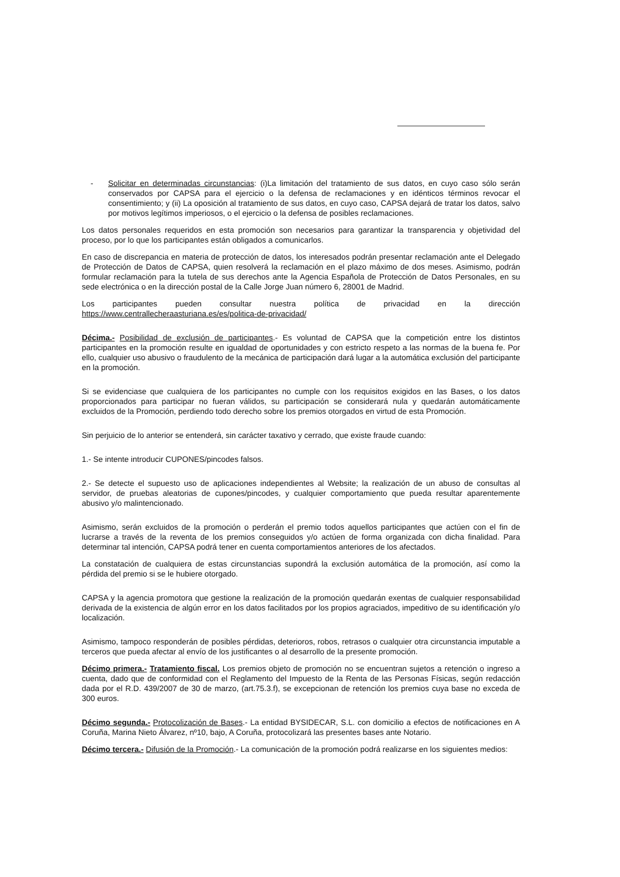- Solicitar en determinadas circunstancias: (i)La limitación del tratamiento de sus datos, en cuyo caso sólo serán conservados por CAPSA para el ejercicio o la defensa de reclamaciones y en idénticos términos revocar el consentimiento; y (ii) La oposición al tratamiento de sus datos, en cuyo caso, CAPSA dejará de tratar los datos, salvo por motivos legítimos imperiosos, o el ejercicio o la defensa de posibles reclamaciones.
Los datos personales requeridos en esta promoción son necesarios para garantizar la transparencia y objetividad del proceso, por lo que los participantes están obligados a comunicarlos.
En caso de discrepancia en materia de protección de datos, los interesados podrán presentar reclamación ante el Delegado de Protección de Datos de CAPSA, quien resolverá la reclamación en el plazo máximo de dos meses. Asimismo, podrán formular reclamación para la tutela de sus derechos ante la Agencia Española de Protección de Datos Personales, en su sede electrónica o en la dirección postal de la Calle Jorge Juan número 6, 28001 de Madrid.
Los participantes pueden consultar nuestra política de privacidad en la dirección https://www.centrallecheraasturiana.es/es/politica-de-privacidad/
Décima.- Posibilidad de exclusión de participantes.- Es voluntad de CAPSA que la competición entre los distintos participantes en la promoción resulte en igualdad de oportunidades y con estricto respeto a las normas de la buena fe. Por ello, cualquier uso abusivo o fraudulento de la mecánica de participación dará lugar a la automática exclusión del participante en la promoción.
Si se evidenciase que cualquiera de los participantes no cumple con los requisitos exigidos en las Bases, o los datos proporcionados para participar no fueran válidos, su participación se considerará nula y quedarán automáticamente excluidos de la Promoción, perdiendo todo derecho sobre los premios otorgados en virtud de esta Promoción.
Sin perjuicio de lo anterior se entenderá, sin carácter taxativo y cerrado, que existe fraude cuando:
1.- Se intente introducir CUPONES/pincodes falsos.
2.- Se detecte el supuesto uso de aplicaciones independientes al Website; la realización de un abuso de consultas al servidor, de pruebas aleatorias de cupones/pincodes, y cualquier comportamiento que pueda resultar aparentemente abusivo y/o malintencionado.
Asimismo, serán excluidos de la promoción o perderán el premio todos aquellos participantes que actúen con el fin de lucrarse a través de la reventa de los premios conseguidos y/o actúen de forma organizada con dicha finalidad. Para determinar tal intención, CAPSA podrá tener en cuenta comportamientos anteriores de los afectados.
La constatación de cualquiera de estas circunstancias supondrá la exclusión automática de la promoción, así como la pérdida del premio si se le hubiere otorgado.
CAPSA y la agencia promotora que gestione la realización de la promoción quedarán exentas de cualquier responsabilidad derivada de la existencia de algún error en los datos facilitados por los propios agraciados, impeditivo de su identificación y/o localización.
Asimismo, tampoco responderán de posibles pérdidas, deterioros, robos, retrasos o cualquier otra circunstancia imputable a terceros que pueda afectar al envío de los justificantes o al desarrollo de la presente promoción.
Décimo primera.- Tratamiento fiscal. Los premios objeto de promoción no se encuentran sujetos a retención o ingreso a cuenta, dado que de conformidad con el Reglamento del Impuesto de la Renta de las Personas Físicas, según redacción dada por el R.D. 439/2007 de 30 de marzo, (art.75.3.f), se excepcionan de retención los premios cuya base no exceda de 300 euros.
Décimo segunda.- Protocolización de Bases.- La entidad BYSIDECAR, S.L. con domicilio a efectos de notificaciones en A Coruña, Marina Nieto Álvarez, nº10, bajo, A Coruña, protocolizará las presentes bases ante Notario.
Décimo tercera.- Difusión de la Promoción.- La comunicación de la promoción podrá realizarse en los siguientes medios: